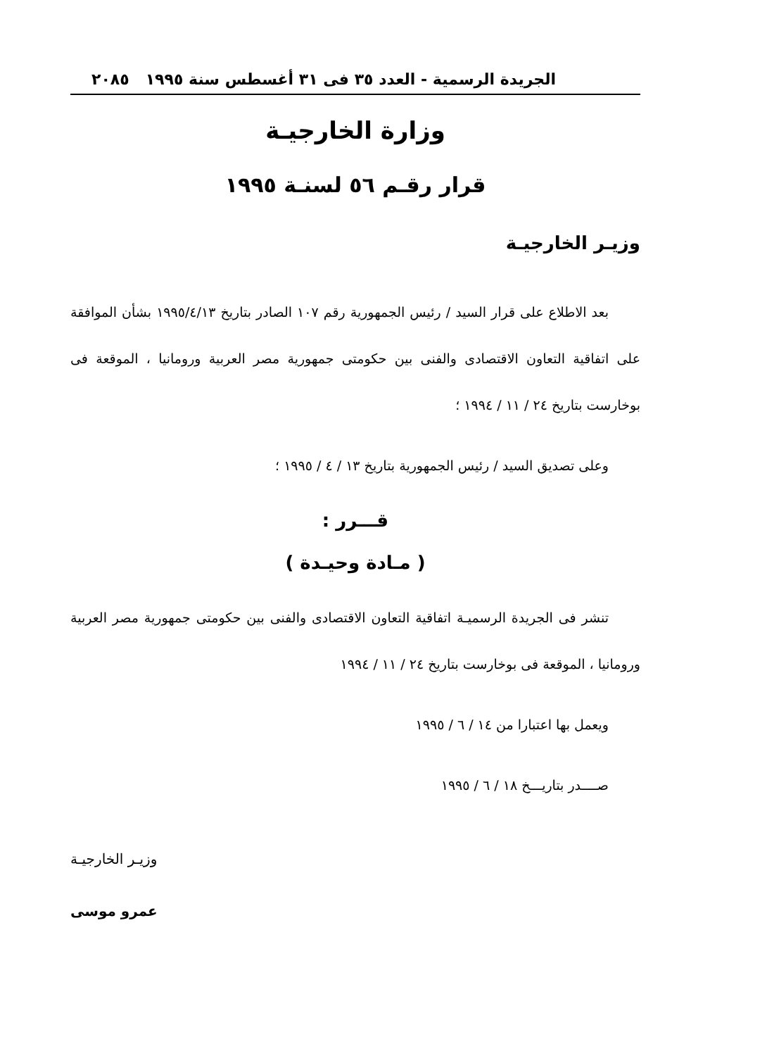الجريدة الرسمية - العدد ٣٥ فى ٣١ أغسطس سنة ١٩٩٥ ٢٠٨٥
وزارة الخارجيـة
قرار رقـم ٥٦ لسنـة ١٩٩٥
وزيـر الخارجيـة
بعد الاطلاع على قرار السيد / رئيس الجمهورية رقم ١٠٧ الصادر بتاريخ ١٩٩٥/٤/١٣ بشأن الموافقة على اتفاقية التعاون الاقتصادى والفنى بين حكومتى جمهورية مصر العربية ورومانيا ، الموقعة فى بوخارست بتاريخ ٢٤ / ١١ / ١٩٩٤ ؛
وعلى تصديق السيد / رئيس الجمهورية بتاريخ ١٣ / ٤ / ١٩٩٥ ؛
قـــرر :
( مـادة وحيـدة )
تنشر فى الجريدة الرسميـة اتفاقية التعاون الاقتصادى والفنى بين حكومتى جمهورية مصر العربية ورومانيا ، الموقعة فى بوخارست بتاريخ ٢٤ / ١١ / ١٩٩٤
ويعمل بها اعتبارا من ١٤ / ٦ / ١٩٩٥
صــــدر بتاريـــخ ١٨ / ٦ / ١٩٩٥
وزيـر الخارجيـة
عمرو موسى